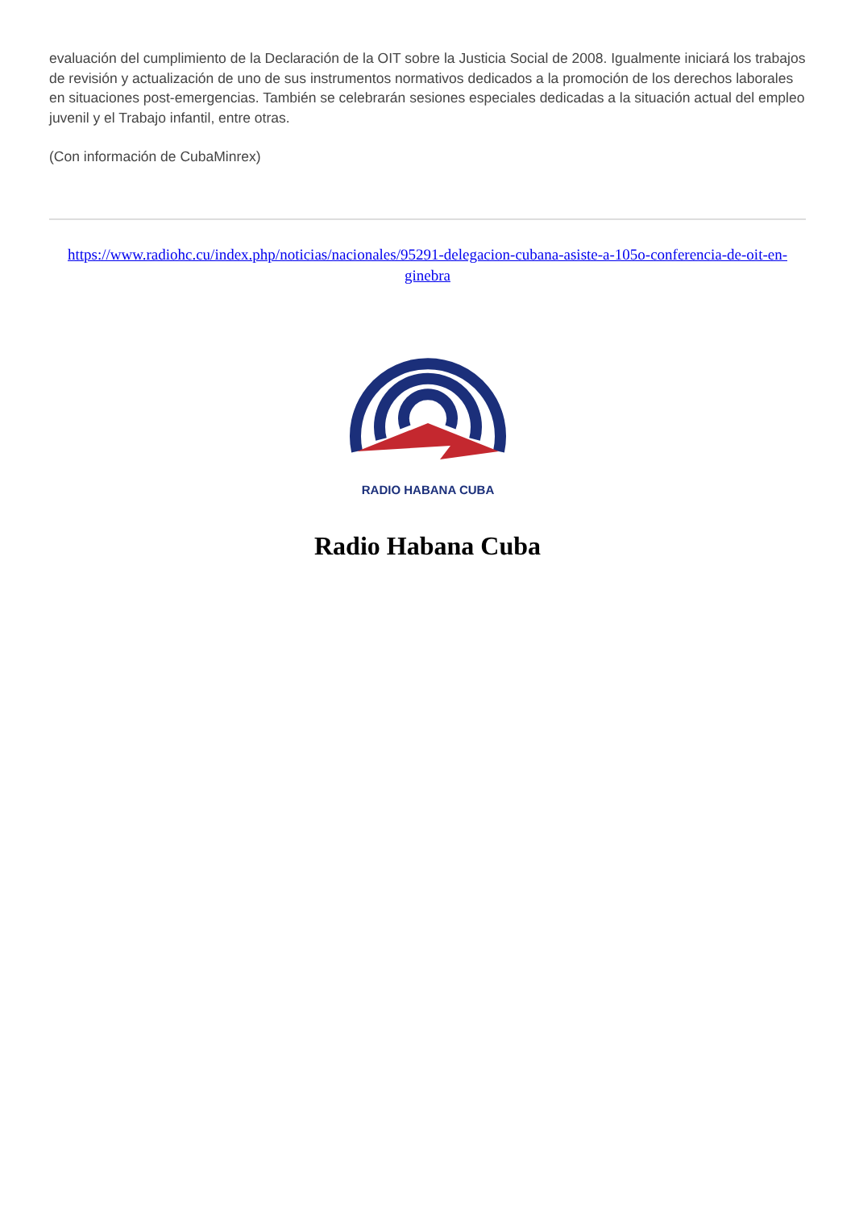evaluación del cumplimiento de la Declaración de la OIT sobre la Justicia Social de 2008. Igualmente iniciará los trabajos de revisión y actualización de uno de sus instrumentos normativos dedicados a la promoción de los derechos laborales en situaciones post-emergencias. También se celebrarán sesiones especiales dedicadas a la situación actual del empleo juvenil y el Trabajo infantil, entre otras.
(Con información de CubaMinrex)
https://www.radiohc.cu/index.php/noticias/nacionales/95291-delegacion-cubana-asiste-a-105o-conferencia-de-oit-en-ginebra
RADIO HABANA CUBA
Radio Habana Cuba